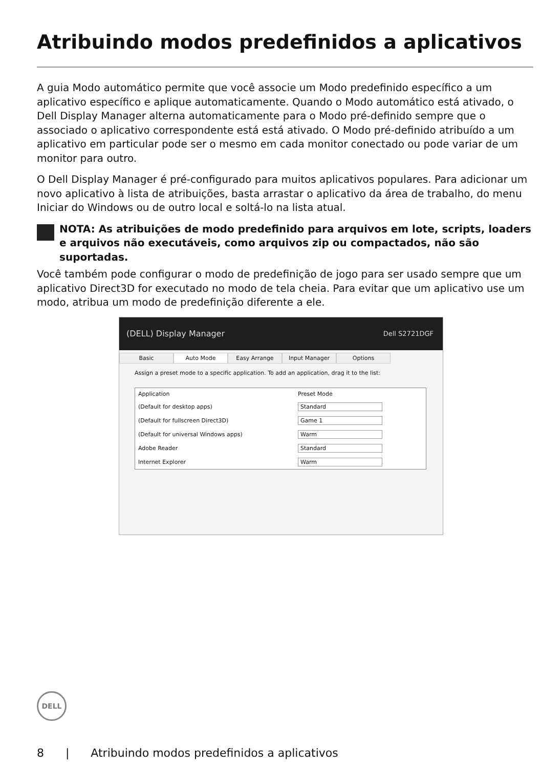Atribuindo modos predefinidos a aplicativos
A guia Modo automático permite que você associe um Modo predefinido específico a um aplicativo específico e aplique automaticamente. Quando o Modo automático está ativado, o Dell Display Manager alterna automaticamente para o Modo pré-definido sempre que o associado o aplicativo correspondente está está ativado. O Modo pré-definido atribuído a um aplicativo em particular pode ser o mesmo em cada monitor conectado ou pode variar de um monitor para outro.
O Dell Display Manager é pré-configurado para muitos aplicativos populares. Para adicionar um novo aplicativo à lista de atribuições, basta arrastar o aplicativo da área de trabalho, do menu Iniciar do Windows ou de outro local e soltá-lo na lista atual.
NOTA: As atribuições de modo predefinido para arquivos em lote, scripts, loaders e arquivos não executáveis, como arquivos zip ou compactados, não são suportadas.
Você também pode configurar o modo de predefinição de jogo para ser usado sempre que um aplicativo Direct3D for executado no modo de tela cheia. Para evitar que um aplicativo use um modo, atribua um modo de predefinição diferente a ele.
(DELL) Display Manager Dell S2721DGF
Basic Auto Mode Easy Arrange Input Manager Options
Assign a preset mode to a specific application. To add an application, drag it to the list:
| Application | Preset Mode |
| (Default for desktop apps) | Standard |
| (Default for fullscreen Direct3D) | Game 1 |
| (Default for universal Windows apps) | Warm |
| Adobe Reader | Standard |
| Internet Explorer | Warm |
DELL
8 | Atribuindo modos predefinidos a aplicativos